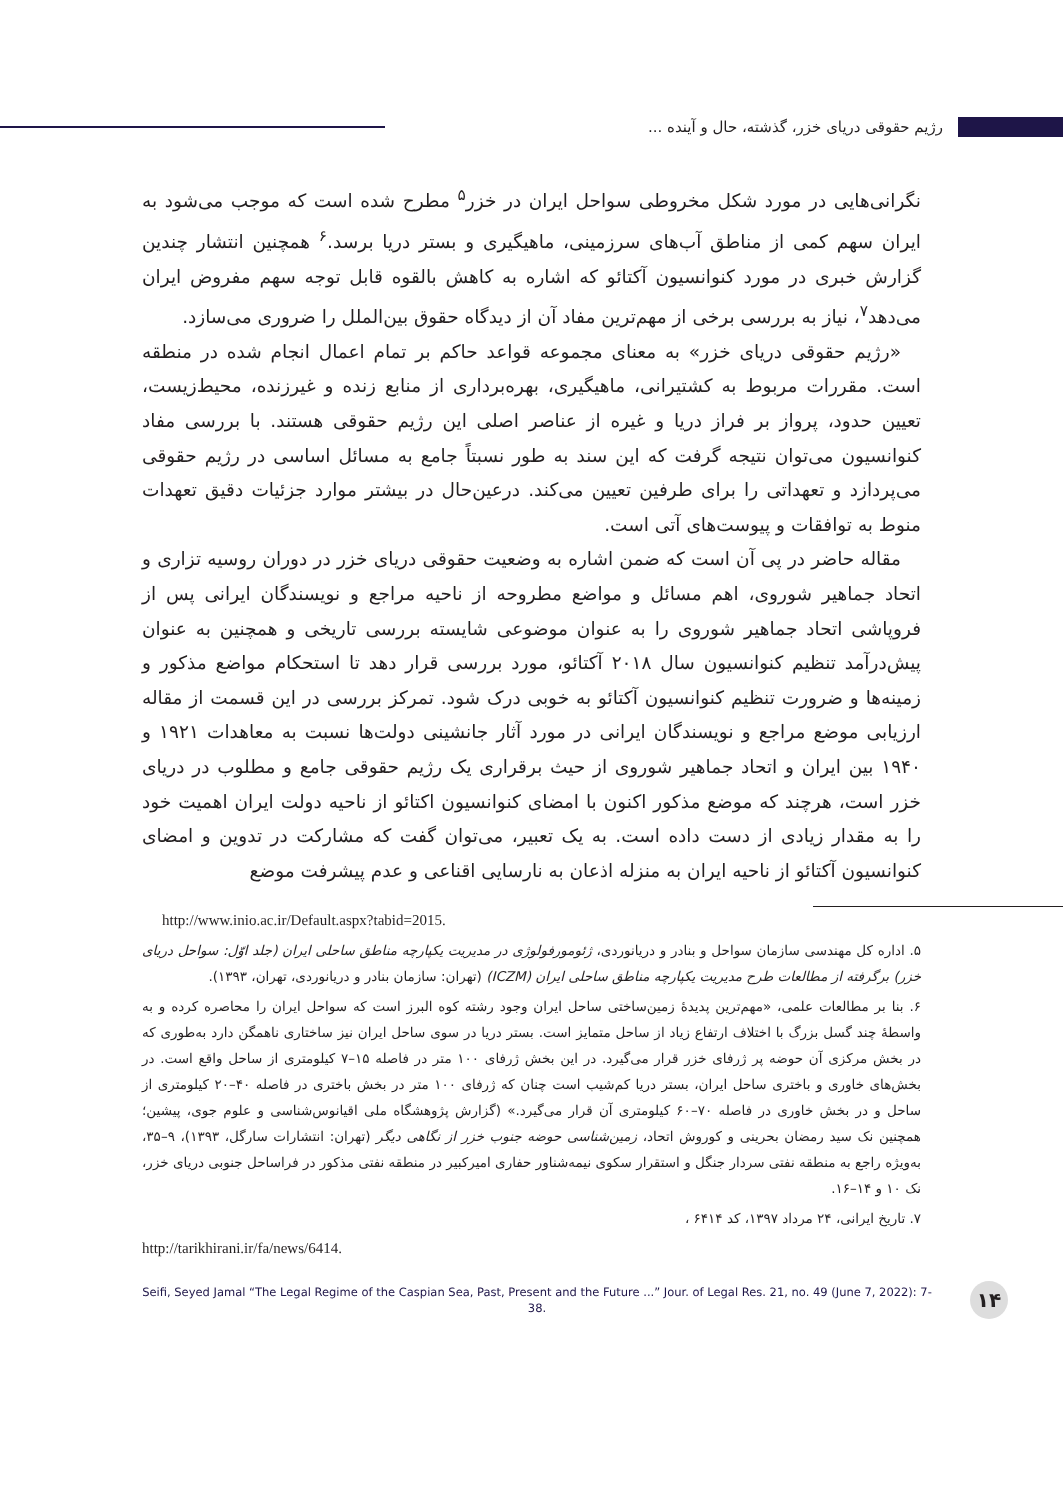رژیم حقوقی دریای خزر، گذشته، حال و آینده ...
نگرانی‌هایی در مورد شکل مخروطی سواحل ایران در خزر<sup>۵</sup> مطرح شده است که موجب می‌شود به ایران سهم کمی از مناطق آب‌های سرزمینی، ماهیگیری و بستر دریا برسد.<sup>۶</sup> همچنین انتشار چندین گزارش خبری در مورد کنوانسیون آکتائو که اشاره به کاهش بالقوه قابل توجه سهم مفروض ایران می‌دهد<sup>۷</sup>، نیاز به بررسی برخی از مهم‌ترین مفاد آن از دیدگاه حقوق بین‌الملل را ضروری می‌سازد.
«رژیم حقوقی دریای خزر» به معنای مجموعه قواعد حاکم بر تمام اعمال انجام شده در منطقه است. مقررات مربوط به کشتیرانی، ماهیگیری، بهره‌برداری از منابع زنده و غیرزنده، محیط‌زیست، تعیین حدود، پرواز بر فراز دریا و غیره از عناصر اصلی این رژیم حقوقی هستند. با بررسی مفاد کنوانسیون می‌توان نتیجه گرفت که این سند به طور نسبتاً جامع به مسائل اساسی در رژیم حقوقی می‌پردازد و تعهداتی را برای طرفین تعیین می‌کند. درعین‌حال در بیشتر موارد جزئیات دقیق تعهدات منوط به توافقات و پیوست‌های آتی است.
مقاله حاضر در پی آن است که ضمن اشاره به وضعیت حقوقی دریای خزر در دوران روسیه تزاری و اتحاد جماهیر شوروی، اهم مسائل و مواضع مطروحه از ناحیه مراجع و نویسندگان ایرانی پس از فروپاشی اتحاد جماهیر شوروی را به عنوان موضوعی شایسته بررسی تاریخی و همچنین به عنوان پیش‌درآمد تنظیم کنوانسیون سال ۲۰۱۸ آکتائو، مورد بررسی قرار دهد تا استحکام مواضع مذکور و زمینه‌ها و ضرورت تنظیم کنوانسیون آکتائو به خوبی درک شود. تمرکز بررسی در این قسمت از مقاله ارزیابی موضع مراجع و نویسندگان ایرانی در مورد آثار جانشینی دولت‌ها نسبت به معاهدات ۱۹۲۱ و ۱۹۴۰ بین ایران و اتحاد جماهیر شوروی از حیث برقراری یک رژیم حقوقی جامع و مطلوب در دریای خزر است، هرچند که موضع مذکور اکنون با امضای کنوانسیون اکتائو از ناحیه دولت ایران اهمیت خود را به مقدار زیادی از دست داده است. به یک تعبیر، می‌توان گفت که مشارکت در تدوین و امضای کنوانسیون آکتائو از ناحیه ایران به منزله اذعان به نارسایی اقناعی و عدم پیشرفت موضع
http://www.inio.ac.ir/Default.aspx?tabid=2015.
۵. اداره کل مهندسی سازمان سواحل و بنادر و دریانوردی، ژئومورفولوژی در مدیریت یکپارچه مناطق ساحلی ایران (جلد اوّل: سواحل دریای خزر) برگرفته از مطالعات طرح مدیریت یکپارچه مناطق ساحلی ایران (ICZM) (تهران: سازمان بنادر و دریانوردی، تهران، ۱۳۹۳).
۶. بنا بر مطالعات علمی، «مهم‌ترین پدیدهٔ زمین‌ساختی ساحل ایران وجود رشته کوه البرز است که سواحل ایران را محاصره کرده و به واسطهٔ چند گسل بزرگ با اختلاف ارتفاع زیاد از ساحل متمایز است. بستر دریا در سوی ساحل ایران نیز ساختاری ناهمگن دارد به‌طوری که در بخش مرکزی آن حوضه پر ژرفای خزر قرار می‌گیرد. در این بخش ژرفای ۱۰۰ متر در فاصله ۱۵–۷ کیلومتری از ساحل واقع است. در بخش‌های خاوری و باختری ساحل ایران، بستر دریا کم‌شیب است چنان که ژرفای ۱۰۰ متر در بخش باختری در فاصله ۴۰–۲۰ کیلومتری از ساحل و در بخش خاوری در فاصله ۷۰–۶۰ کیلومتری آن قرار می‌گیرد.» (گزارش پژوهشگاه ملی اقیانوس‌شناسی و علوم جوی، پیشین؛ همچنین نک سید رمضان بحرینی و کوروش اتحاد، زمین‌شناسی حوضه جنوب خزر از نگاهی دیگر (تهران: انتشارات سارگل، ۱۳۹۳)، ۹–۳۵، به‌ویژه راجع به منطقه نفتی سردار جنگل و استقرار سکوی نیمه‌شناور حفاری امیرکبیر در منطقه نفتی مذکور در فراساحل جنوبی دریای خزر، نک ۱۰ و ۱۴–۱۶.
۷. تاریخ ایرانی، ۲۴ مرداد ۱۳۹۷، کد ۶۴۱۴ ،
http://tarikhirani.ir/fa/news/6414.
Seifi, Seyed Jamal “The Legal Regime of the Caspian Sea, Past, Present and the Future ...” Jour. of Legal Res. 21, no. 49 (June 7, 2022): 7-38.
۱۴